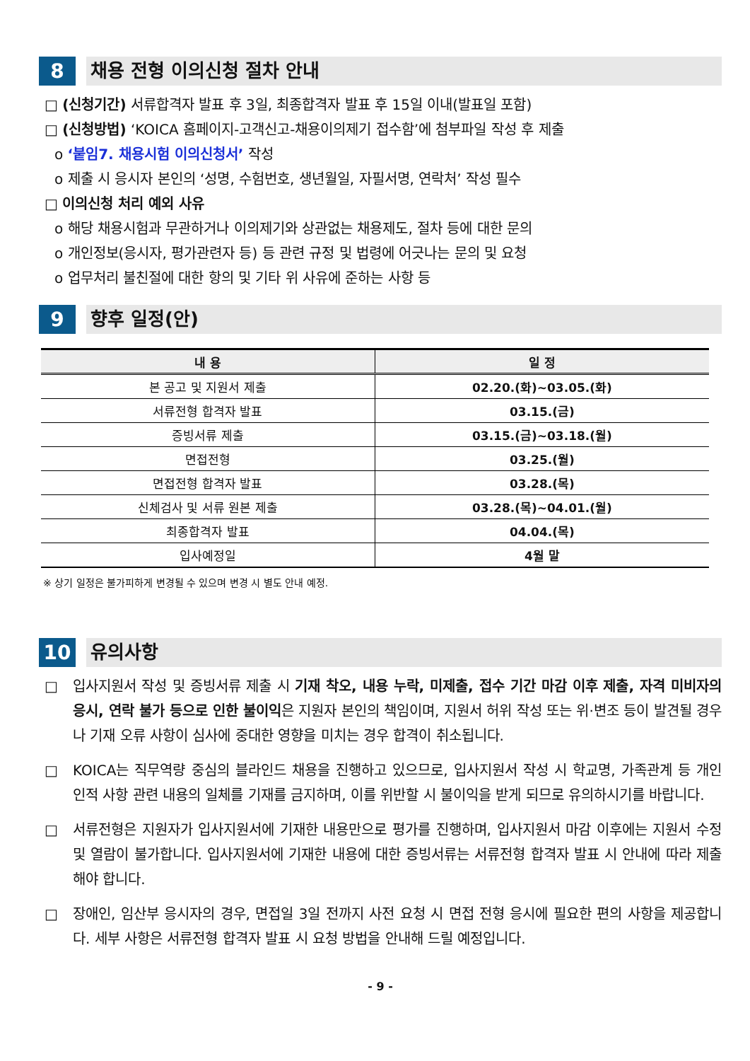8 채용 전형 이의신청 절차 안내
□ (신청기간) 서류합격자 발표 후 3일, 최종합격자 발표 후 15일 이내(발표일 포함)
□ (신청방법) ‘KOICA 홈페이지-고객신고-채용이의제기 접수함’에 첨부파일 작성 후 제출
o ‘붙임7. 채용시험 이의신청서’ 작성
o 제출 시 응시자 본인의 ‘성명, 수험번호, 생년월일, 자필서명, 연락처’ 작성 필수
□ 이의신청 처리 예외 사유
o 해당 채용시험과 무관하거나 이의제기와 상관없는 채용제도, 절차 등에 대한 문의
o 개인정보(응시자, 평가관련자 등) 등 관련 규정 및 법령에 어긋나는 문의 및 요청
o 업무처리 불친절에 대한 항의 및 기타 위 사유에 준하는 사항 등
9 향후 일정(안)
| 내 용 | 일 정 |
| --- | --- |
| 본 공고 및 지원서 제출 | 02.20.(화)~03.05.(화) |
| 서류전형 합격자 발표 | 03.15.(금) |
| 증빙서류 제출 | 03.15.(금)~03.18.(월) |
| 면접전형 | 03.25.(월) |
| 면접전형 합격자 발표 | 03.28.(목) |
| 신체검사 및 서류 원본 제출 | 03.28.(목)~04.01.(월) |
| 최종합격자 발표 | 04.04.(목) |
| 입사예정일 | 4월 말 |
※ 상기 일정은 불가피하게 변경될 수 있으며 변경 시 별도 안내 예정.
10 유의사항
□ 입사지원서 작성 및 증빙서류 제출 시 기재 착오, 내용 누락, 미제출, 접수 기간 마감 이후 제출, 자격 미비자의 응시, 연락 불가 등으로 인한 불이익은 지원자 본인의 책임이며, 지원서 허위 작성 또는 위·변조 등이 발견될 경우나 기재 오류 사항이 심사에 중대한 영향을 미치는 경우 합격이 취소됩니다.
□ KOICA는 직무역량 중심의 블라인드 채용을 진행하고 있으므로, 입사지원서 작성 시 학교명, 가족관계 등 개인 인적 사항 관련 내용의 일체를 기재를 금지하며, 이를 위반할 시 불이익을 받게 되므로 유의하시기를 바랍니다.
□ 서류전형은 지원자가 입사지원서에 기재한 내용만으로 평가를 진행하며, 입사지원서 마감 이후에는 지원서 수정 및 열람이 불가합니다. 입사지원서에 기재한 내용에 대한 증빙서류는 서류전형 합격자 발표 시 안내에 따라 제출해야 합니다.
□ 장애인, 임산부 응시자의 경우, 면접일 3일 전까지 사전 요청 시 면접 전형 응시에 필요한 편의 사항을 제공합니다. 세부 사항은 서류전형 합격자 발표 시 요청 방법을 안내해 드릴 예정입니다.
- 9 -